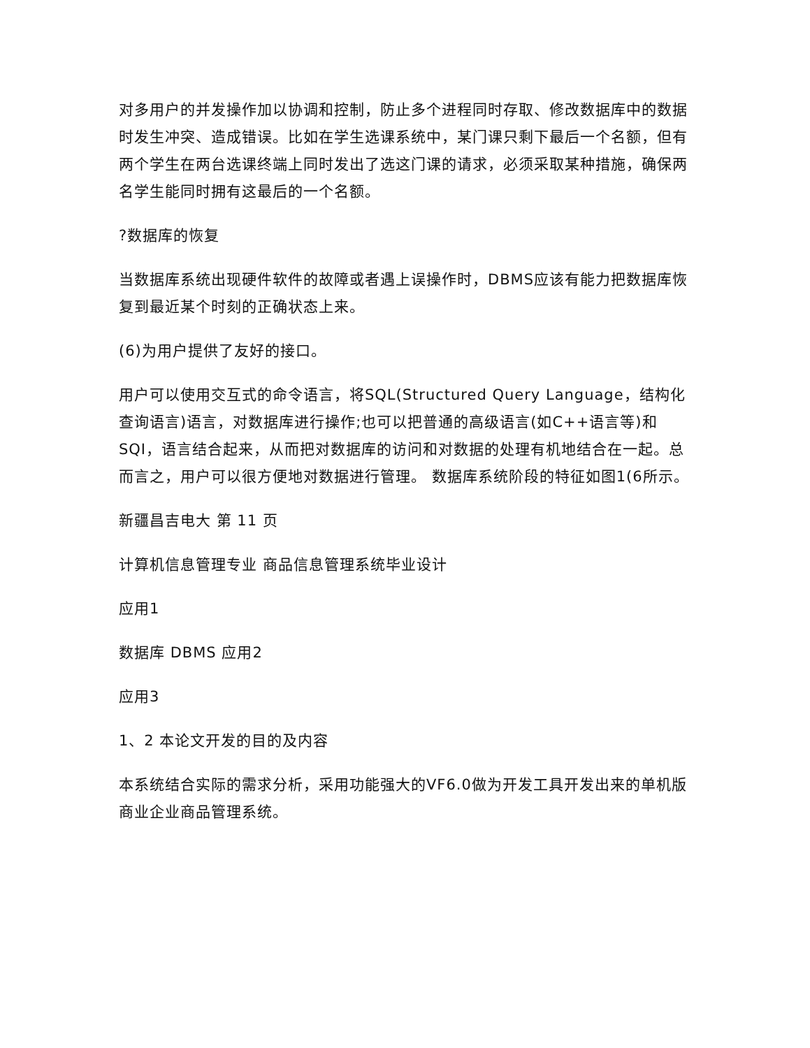对多用户的并发操作加以协调和控制，防止多个进程同时存取、修改数据库中的数据时发生冲突、造成错误。比如在学生选课系统中，某门课只剩下最后一个名额，但有两个学生在两台选课终端上同时发出了选这门课的请求，必须采取某种措施，确保两名学生能同时拥有这最后的一个名额。
?数据库的恢复
当数据库系统出现硬件软件的故障或者遇上误操作时，DBMS应该有能力把数据库恢复到最近某个时刻的正确状态上来。
(6)为用户提供了友好的接口。
用户可以使用交互式的命令语言，将SQL(Structured Query Language，结构化查询语言)语言，对数据库进行操作;也可以把普通的高级语言(如C++语言等)和SQI，语言结合起来，从而把对数据库的访问和对数据的处理有机地结合在一起。总而言之，用户可以很方便地对数据进行管理。 数据库系统阶段的特征如图1(6所示。
新疆昌吉电大 第 11 页
计算机信息管理专业 商品信息管理系统毕业设计
应用1
数据库 DBMS 应用2
应用3
1、2 本论文开发的目的及内容
本系统结合实际的需求分析，采用功能强大的VF6.0做为开发工具开发出来的单机版商业企业商品管理系统。